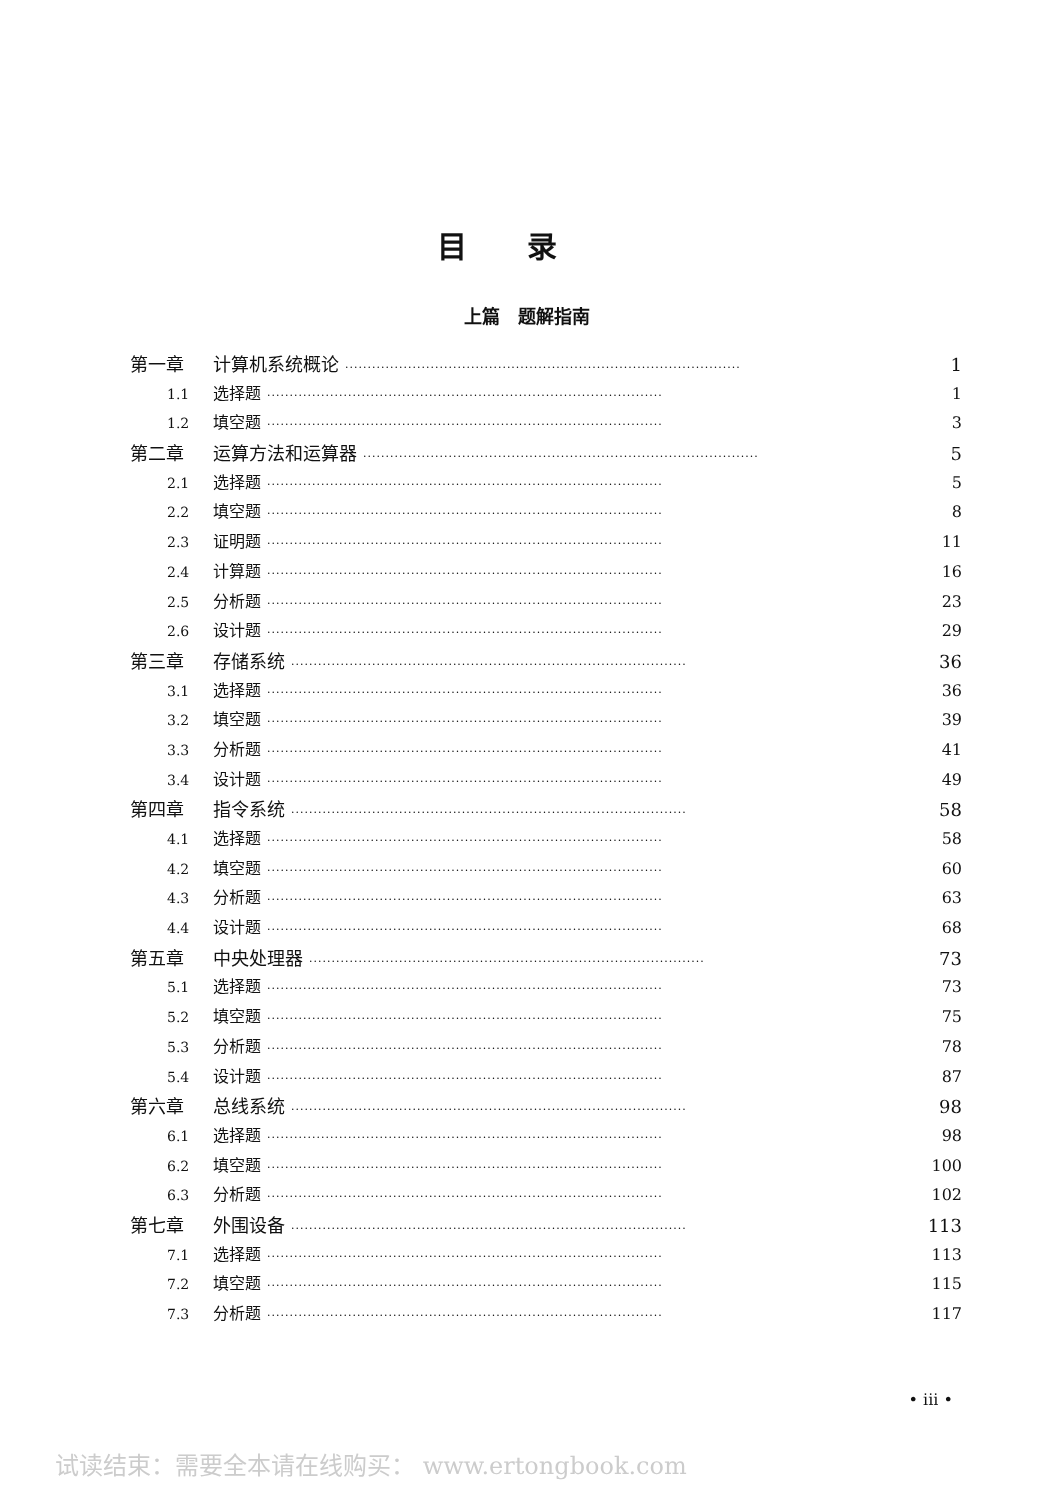目录
上篇　题解指南
第一章 计算机系统概论 ························································································ 1
1.1 选择题 ························································································ 1
1.2 填空题 ························································································ 3
第二章 运算方法和运算器 ························································································ 5
2.1 选择题 ························································································ 5
2.2 填空题 ························································································ 8
2.3 证明题 ························································································ 11
2.4 计算题 ························································································ 16
2.5 分析题 ························································································ 23
2.6 设计题 ························································································ 29
第三章 存储系统 ························································································ 36
3.1 选择题 ························································································ 36
3.2 填空题 ························································································ 39
3.3 分析题 ························································································ 41
3.4 设计题 ························································································ 49
第四章 指令系统 ························································································ 58
4.1 选择题 ························································································ 58
4.2 填空题 ························································································ 60
4.3 分析题 ························································································ 63
4.4 设计题 ························································································ 68
第五章 中央处理器 ························································································ 73
5.1 选择题 ························································································ 73
5.2 填空题 ························································································ 75
5.3 分析题 ························································································ 78
5.4 设计题 ························································································ 87
第六章 总线系统 ························································································ 98
6.1 选择题 ························································································ 98
6.2 填空题 ························································································ 100
6.3 分析题 ························································································ 102
第七章 外围设备 ························································································ 113
7.1 选择题 ························································································ 113
7.2 填空题 ························································································ 115
7.3 分析题 ························································································ 117
• iii •
试读结束：需要全本请在线购买： www.ertongbook.com